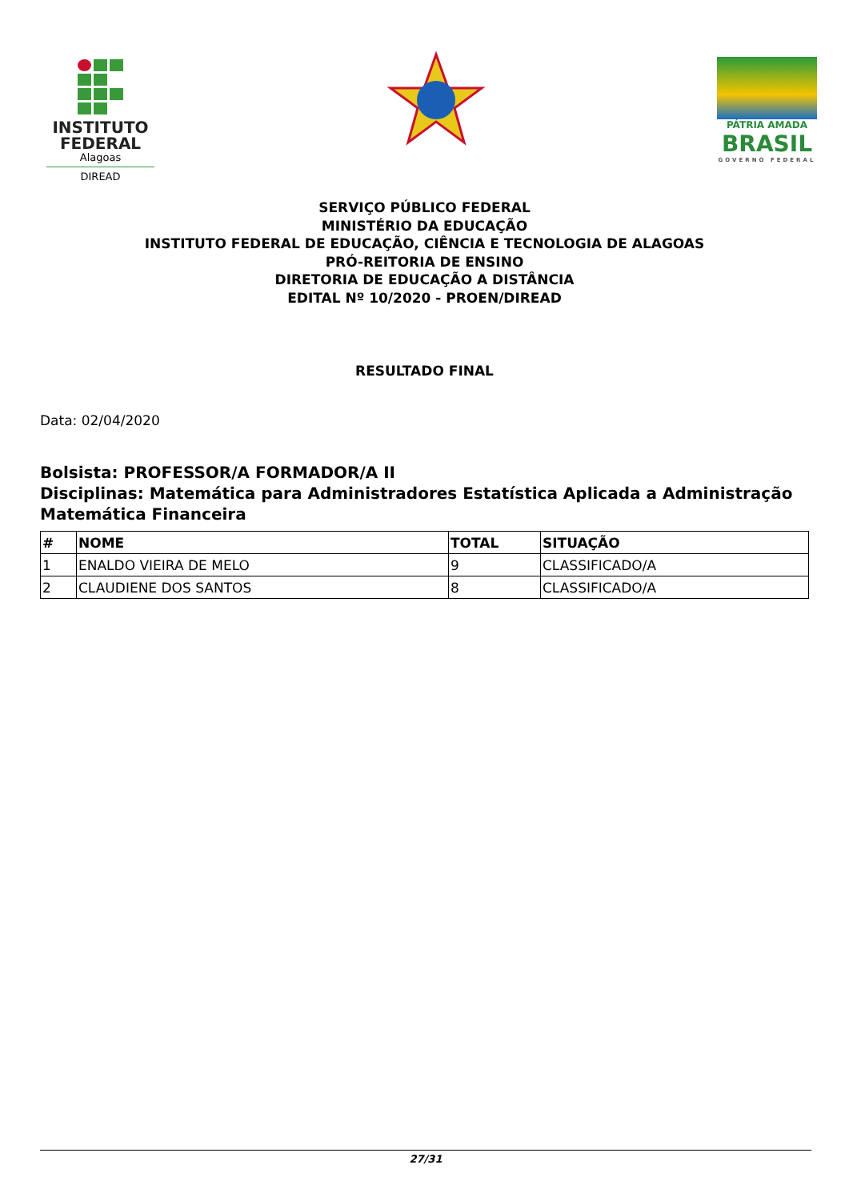INSTITUTO
FEDERAL
Alagoas
DIREAD
PÁTRIA AMADA
BRASIL
GOVERNO FEDERAL
SERVIÇO PÚBLICO FEDERAL
MINISTÉRIO DA EDUCAÇÃO
INSTITUTO FEDERAL DE EDUCAÇÃO, CIÊNCIA E TECNOLOGIA DE ALAGOAS
PRÓ-REITORIA DE ENSINO
DIRETORIA DE EDUCAÇÃO A DISTÂNCIA
EDITAL Nº 10/2020 - PROEN/DIREAD
RESULTADO FINAL
Data: 02/04/2020
Bolsista: PROFESSOR/A FORMADOR/A II
Disciplinas: Matemática para Administradores Estatística Aplicada a Administração Matemática Financeira
| # | NOME | TOTAL | SITUAÇÃO |
| --- | --- | --- | --- |
| 1 | ENALDO VIEIRA DE MELO | 9 | CLASSIFICADO/A |
| 2 | CLAUDIENE DOS SANTOS | 8 | CLASSIFICADO/A |
27/31